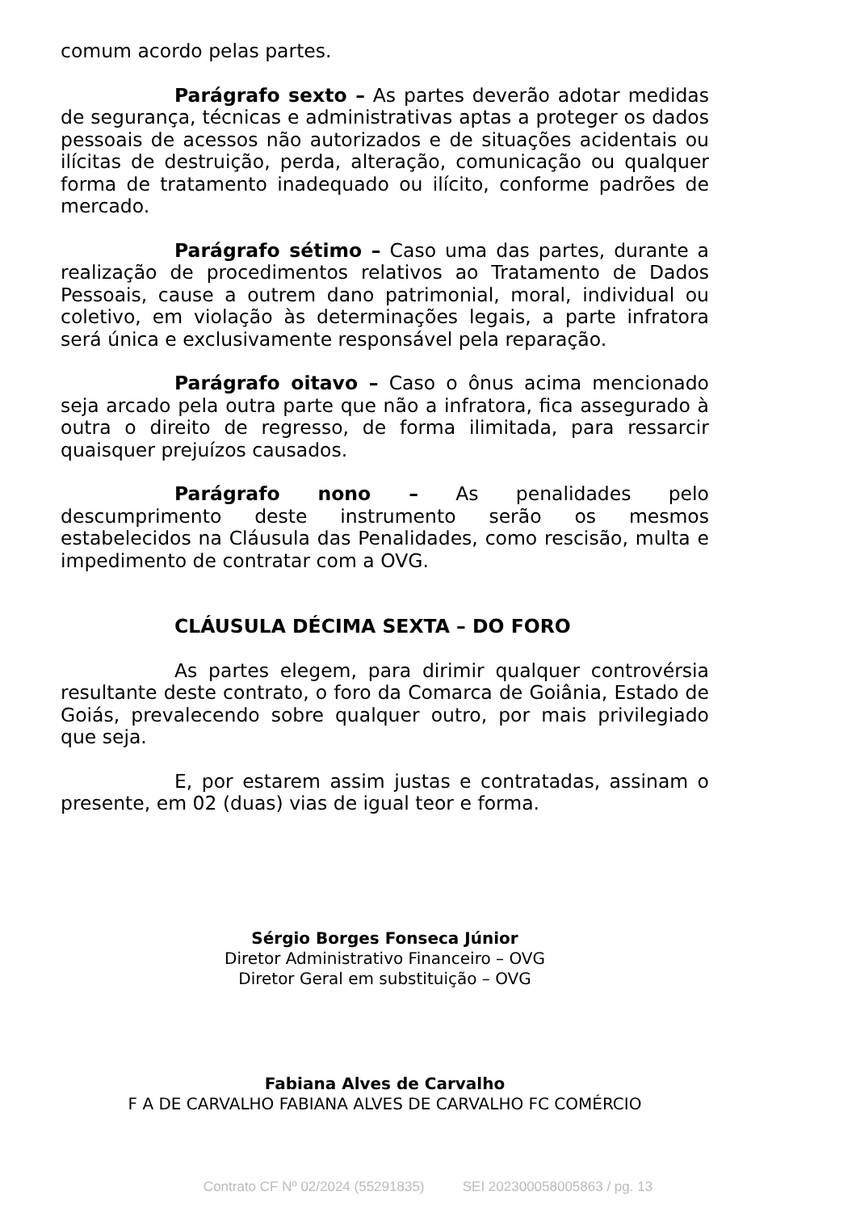comum acordo pelas partes.
Parágrafo sexto – As partes deverão adotar medidas de segurança, técnicas e administrativas aptas a proteger os dados pessoais de acessos não autorizados e de situações acidentais ou ilícitas de destruição, perda, alteração, comunicação ou qualquer forma de tratamento inadequado ou ilícito, conforme padrões de mercado.
Parágrafo sétimo – Caso uma das partes, durante a realização de procedimentos relativos ao Tratamento de Dados Pessoais, cause a outrem dano patrimonial, moral, individual ou coletivo, em violação às determinações legais, a parte infratora será única e exclusivamente responsável pela reparação.
Parágrafo oitavo – Caso o ônus acima mencionado seja arcado pela outra parte que não a infratora, fica assegurado à outra o direito de regresso, de forma ilimitada, para ressarcir quaisquer prejuízos causados.
Parágrafo nono – As penalidades pelo descumprimento deste instrumento serão os mesmos estabelecidos na Cláusula das Penalidades, como rescisão, multa e impedimento de contratar com a OVG.
CLÁUSULA DÉCIMA SEXTA – DO FORO
As partes elegem, para dirimir qualquer controvérsia resultante deste contrato, o foro da Comarca de Goiânia, Estado de Goiás, prevalecendo sobre qualquer outro, por mais privilegiado que seja.
E, por estarem assim justas e contratadas, assinam o presente, em 02 (duas) vias de igual teor e forma.
Sérgio Borges Fonseca Júnior
Diretor Administrativo Financeiro – OVG
Diretor Geral em substituição – OVG
Fabiana Alves de Carvalho
F A DE CARVALHO FABIANA ALVES DE CARVALHO FC COMÉRCIO
Contrato CF Nº 02/2024 (55291835) SEI 202300058005863 / pg. 13